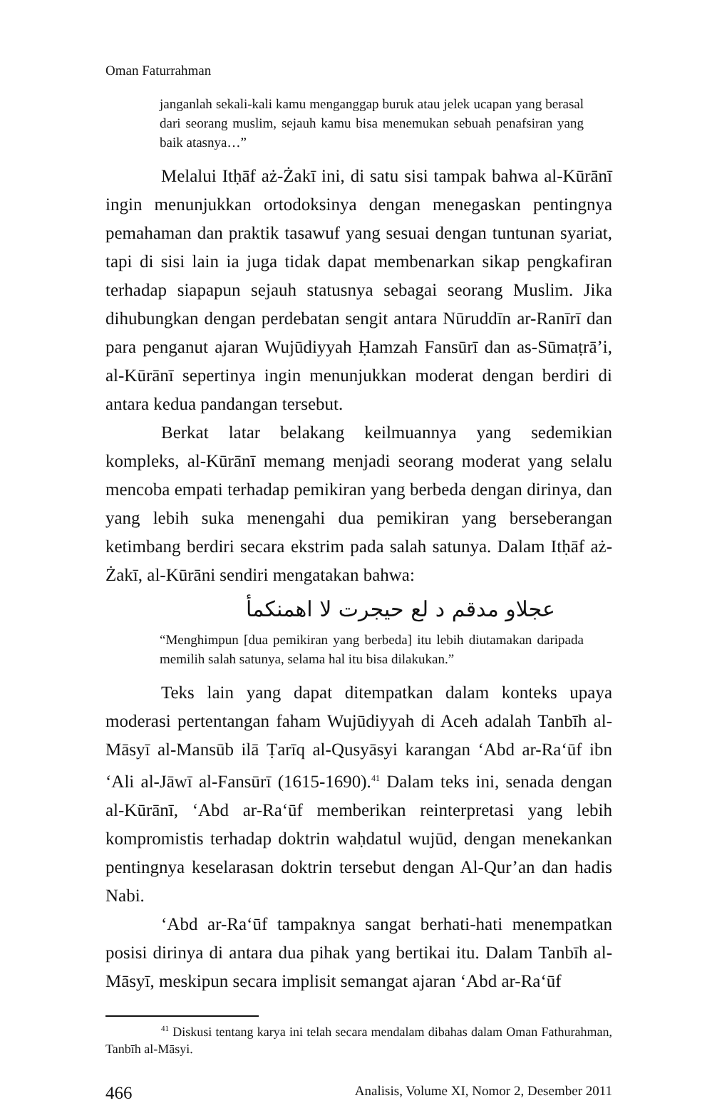Oman Faturrahman
janganlah sekali-kali kamu menganggap buruk atau jelek ucapan yang berasal dari seorang muslim, sejauh kamu bisa menemukan sebuah penafsiran yang baik atasnya…”
Melalui Itḥāf aż-Żakī ini, di satu sisi tampak bahwa al-Kūrānī ingin menunjukkan ortodoksinya dengan menegaskan pentingnya pemahaman dan praktik tasawuf yang sesuai dengan tuntunan syariat, tapi di sisi lain ia juga tidak dapat membenarkan sikap pengkafiran terhadap siapapun sejauh statusnya sebagai seorang Muslim. Jika dihubungkan dengan perdebatan sengit antara Nūruddīn ar-Ranīrī dan para penganut ajaran Wujūdiyyah Ḥamzah Fansūrī dan as-Sūmaṭrā’i, al-Kūrānī sepertinya ingin menunjukkan moderat dengan berdiri di antara kedua pandangan tersebut.
Berkat latar belakang keilmuannya yang sedemikian kompleks, al-Kūrānī memang menjadi seorang moderat yang selalu mencoba empati terhadap pemikiran yang berbeda dengan dirinya, dan yang lebih suka menengahi dua pemikiran yang berseberangan ketimbang berdiri secara ekstrim pada salah satunya. Dalam Itḥāf aż-Żakī, al-Kūrāni sendiri mengatakan bahwa:
عجلاو مدقم د لع حيجرت لا اهمنكمأ
“Menghimpun [dua pemikiran yang berbeda] itu lebih diutamakan daripada memilih salah satunya, selama hal itu bisa dilakukan.”
Teks lain yang dapat ditempatkan dalam konteks upaya moderasi pertentangan faham Wujūdiyyah di Aceh adalah Tanbīh al-Māsyī al-Mansūb ilā Ṭarīq al-Qusyāsyi karangan ‘Abd ar-Ra‘ūf ibn ‘Ali al-Jāwī al-Fansūrī (1615-1690).<sup>41</sup> Dalam teks ini, senada dengan al-Kūrānī, ‘Abd ar-Ra‘ūf memberikan reinterpretasi yang lebih kompromistis terhadap doktrin waḥdatul wujūd, dengan menekankan pentingnya keselarasan doktrin tersebut dengan Al-Qur’an dan hadis Nabi.
‘Abd ar-Ra‘ūf tampaknya sangat berhati-hati menempatkan posisi dirinya di antara dua pihak yang bertikai itu. Dalam Tanbīh al-Māsyī, meskipun secara implisit semangat ajaran ‘Abd ar-Ra‘ūf
<sup>41</sup> Diskusi tentang karya ini telah secara mendalam dibahas dalam Oman Fathurahman, Tanbīh al-Māsyi.
466 Analisis, Volume XI, Nomor 2, Desember 2011